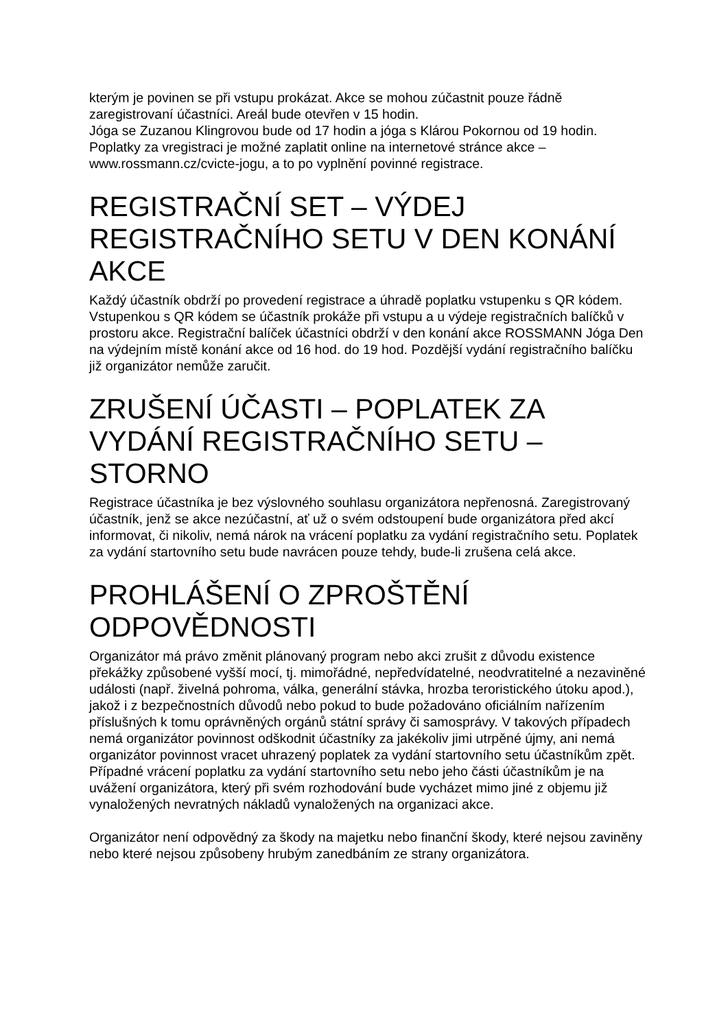kterým je povinen se při vstupu prokázat. Akce se mohou zúčastnit pouze řádně zaregistrovaní účastníci. Areál bude otevřen v 15 hodin.
Jóga se Zuzanou Klingrovou bude od 17 hodin a jóga s Klárou Pokornou od 19 hodin.
Poplatky za vregistraci je možné zaplatit online na internetové stránce akce – www.rossmann.cz/cvicte-jogu, a to po vyplnění povinné registrace.
REGISTRAČNÍ SET – VÝDEJ REGISTRAČNÍHO SETU V DEN KONÁNÍ AKCE
Každý účastník obdrží po provedení registrace a úhradě poplatku vstupenku s QR kódem. Vstupenkou s QR kódem se účastník prokáže při vstupu a u výdeje registračních balíčků v prostoru akce. Registrační balíček účastníci obdrží v den konání akce ROSSMANN Jóga Den na výdejním místě konání akce od 16 hod. do 19 hod. Pozdější vydání registračního balíčku již organizátor nemůže zaručit.
ZRUŠENÍ ÚČASTI – POPLATEK ZA VYDÁNÍ REGISTRAČNÍHO SETU – STORNO
Registrace účastníka je bez výslovného souhlasu organizátora nepřenosná. Zaregistrovaný účastník, jenž se akce nezúčastní, ať už o svém odstoupení bude organizátora před akcí informovat, či nikoliv, nemá nárok na vrácení poplatku za vydání registračního setu. Poplatek za vydání startovního setu bude navrácen pouze tehdy, bude-li zrušena celá akce.
PROHLÁŠENÍ O ZPROŠTĚNÍ ODPOVĚDNOSTI
Organizátor má právo změnit plánovaný program nebo akci zrušit z důvodu existence překážky způsobené vyšší mocí, tj. mimořádné, nepředvídatelné, neodvratitelné a nezaviněné události (např. živelná pohroma, válka, generální stávka, hrozba teroristického útoku apod.), jakož i z bezpečnostních důvodů nebo pokud to bude požadováno oficiálním nařízením příslušných k tomu oprávněných orgánů státní správy či samosprávy. V takových případech nemá organizátor povinnost odškodnit účastníky za jakékoliv jimi utrpěné újmy, ani nemá organizátor povinnost vracet uhrazený poplatek za vydání startovního setu účastníkům zpět. Případné vrácení poplatku za vydání startovního setu nebo jeho části účastníkům je na uvážení organizátora, který při svém rozhodování bude vycházet mimo jiné z objemu již vynaložených nevratných nákladů vynaložených na organizaci akce.
Organizátor není odpovědný za škody na majetku nebo finanční škody, které nejsou zaviněny nebo které nejsou způsobeny hrubým zanedbáním ze strany organizátora.